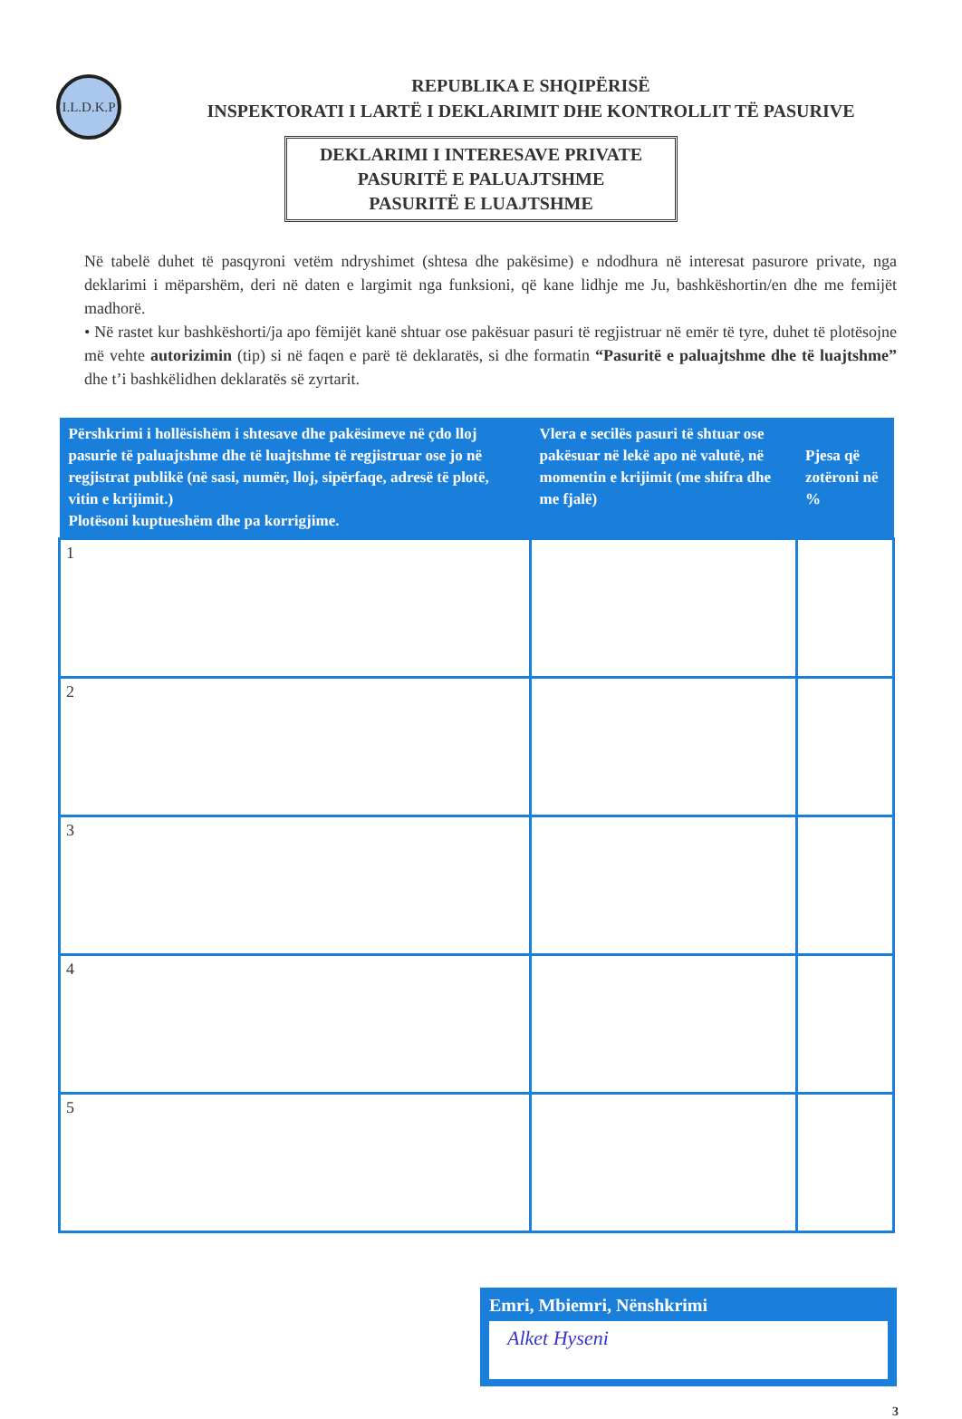I.L.D.K.P
REPUBLIKA E SHQIPËRISË
INSPEKTORATI I LARTË I DEKLARIMIT DHE KONTROLLIT TË PASURIVE
DEKLARIMI I INTERESAVE PRIVATE
PASURITË E PALUAJTSHME
PASURITË E LUAJTSHME
Në tabelë duhet të pasqyroni vetëm ndryshimet (shtesa dhe pakësime) e ndodhura në interesat pasurore private, nga deklarimi i mëparshëm, deri në daten e largimit nga funksioni, që kane lidhje me Ju, bashkëshortin/en dhe me femijët madhorë.
• Në rastet kur bashkëshorti/ja apo fëmijët kanë shtuar ose pakësuar pasuri të regjistruar në emër të tyre, duhet të plotësojne më vehte autorizimin (tip) si në faqen e parë të deklaratës, si dhe formatin “Pasuritë e paluajtshme dhe të luajtshme” dhe t’i bashkëlidhen deklaratës së zyrtarit.
| Përshkrimi i hollësishëm i shtesave dhe pakësimeve në çdo lloj pasurie të paluajtshme dhe të luajtshme të regjistruar ose jo në regjistrat publikë (në sasi, numër, lloj, sipërfaqe, adresë të plotë, vitin e krijimit.) Plotësoni kuptueshëm dhe pa korrigjime. | Vlera e secilës pasuri të shtuar ose pakësuar në lekë apo në valutë, në momentin e krijimit (me shifra dhe me fjalë) | Pjesa që zotëroni në % |
| --- | --- | --- |
| 1 | | |
| 2 | | |
| 3 | | |
| 4 | | |
| 5 | | |
Emri, Mbiemri, Nënshkrimi
Alket Hyseni
3